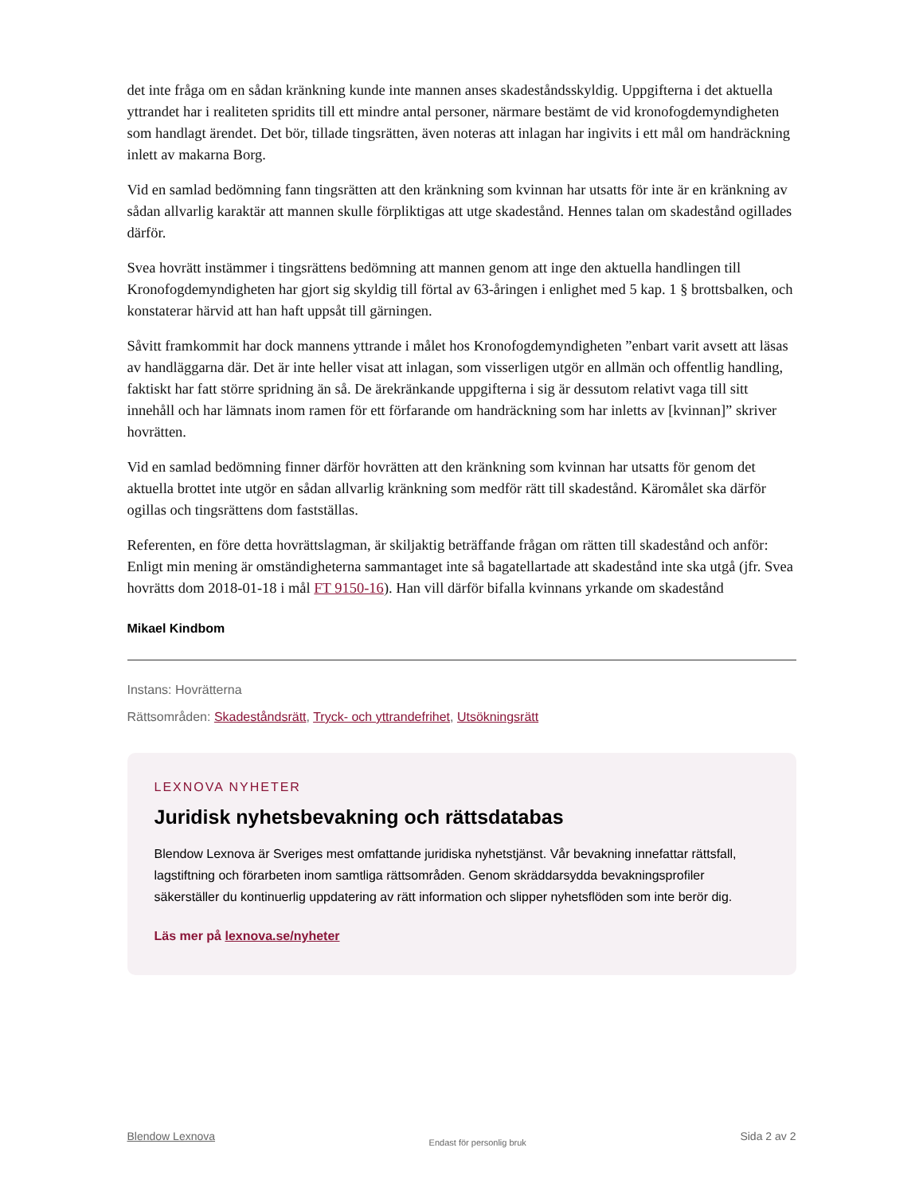det inte fråga om en sådan kränkning kunde inte mannen anses skadeståndsskyldig. Uppgifterna i det aktuella yttrandet har i realiteten spridits till ett mindre antal personer, närmare bestämt de vid kronofogdemyndigheten som handlagt ärendet. Det bör, tillade tingsrätten, även noteras att inlagan har ingivits i ett mål om handräckning inlett av makarna Borg.
Vid en samlad bedömning fann tingsrätten att den kränkning som kvinnan har utsatts för inte är en kränkning av sådan allvarlig karaktär att mannen skulle förpliktigas att utge skadestånd. Hennes talan om skadestånd ogillades därför.
Svea hovrätt instämmer i tingsrättens bedömning att mannen genom att inge den aktuella handlingen till Kronofogdemyndigheten har gjort sig skyldig till förtal av 63-åringen i enlighet med 5 kap. 1 § brottsbalken, och konstaterar härvid att han haft uppsåt till gärningen.
Såvitt framkommit har dock mannens yttrande i målet hos Kronofogdemyndigheten ”enbart varit avsett att läsas av handläggarna där. Det är inte heller visat att inlagan, som visserligen utgör en allmän och offentlig handling, faktiskt har fatt större spridning än så. De ärekränkande uppgifterna i sig är dessutom relativt vaga till sitt innehåll och har lämnats inom ramen för ett förfarande om handräckning som har inletts av [kvinnan]” skriver hovrätten.
Vid en samlad bedömning finner därför hovrätten att den kränkning som kvinnan har utsatts för genom det aktuella brottet inte utgör en sådan allvarlig kränkning som medför rätt till skadestånd. Käromålet ska därför ogillas och tingsrättens dom fastställas.
Referenten, en före detta hovrättslagman, är skiljaktig beträffande frågan om rätten till skadestånd och anför: Enligt min mening är omständigheterna sammantaget inte så bagatellartade att skadestånd inte ska utgå (jfr. Svea hovrätts dom 2018-01-18 i mål FT 9150-16). Han vill därför bifalla kvinnans yrkande om skadestånd
Mikael Kindbom
Instans: Hovrätterna
Rättsområden: Skadeståndsrätt, Tryck- och yttrandefrihet, Utsökningsrätt
LEXNOVA NYHETER
Juridisk nyhetsbevakning och rättsdatabas
Blendow Lexnova är Sveriges mest omfattande juridiska nyhetstjänst. Vår bevakning innefattar rättsfall, lagstiftning och förarbeten inom samtliga rättsområden. Genom skräddarsydda bevakningsprofiler säkerställer du kontinuerlig uppdatering av rätt information och slipper nyhetsflöden som inte berör dig.
Läs mer på lexnova.se/nyheter
Blendow Lexnova Endast för personlig bruk Sida 2 av 2